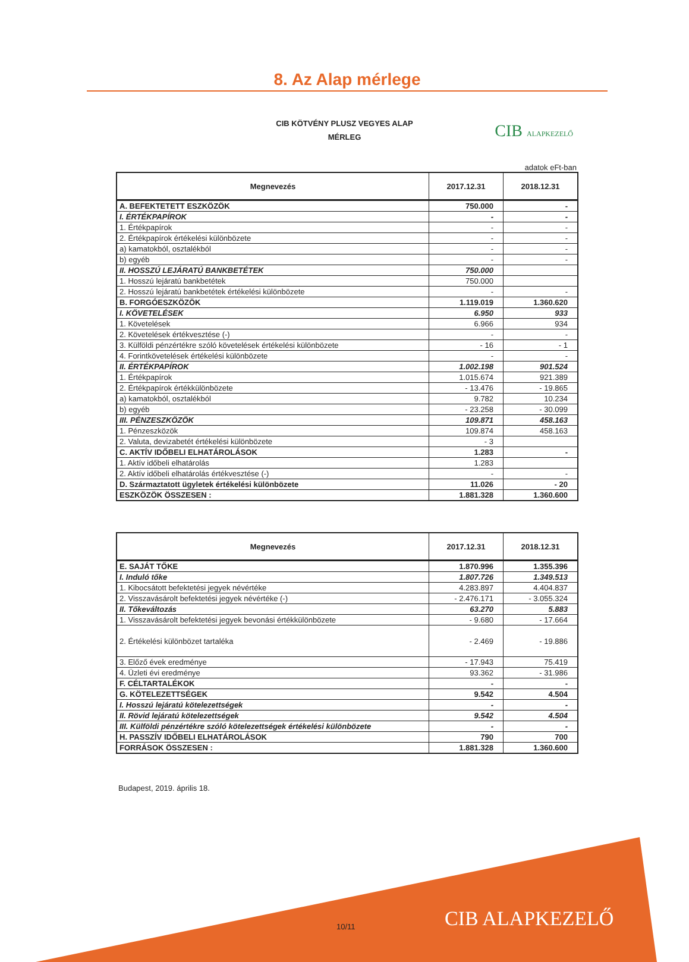8. Az Alap mérlege
CIB KÖTVÉNY PLUSZ VEGYES ALAP
MÉRLEG
CIB ALAPKEZELŐ
adatok eFt-ban
| Megnevezés | 2017.12.31 | 2018.12.31 |
| --- | --- | --- |
| A. BEFEKTETETT ESZKÖZÖK | 750.000 | - |
| I. ÉRTÉKPAPÍROK | - | - |
| 1. Értékpapírok | - | - |
| 2. Értékpapírok értékelési különbözete | - | - |
| a) kamatokból, osztalékból | - | - |
| b) egyéb | - | - |
| II. HOSSZÚ LEJÁRATÚ BANKBETÉTEK | 750.000 | |
| 1. Hosszú lejáratú bankbetétek | 750.000 | |
| 2. Hosszú lejáratú bankbetétek értékelési különbözete | - | - |
| B. FORGÓESZKÖZÖK | 1.119.019 | 1.360.620 |
| I. KÖVETELÉSEK | 6.950 | 933 |
| 1. Követelések | 6.966 | 934 |
| 2. Követelések értékvesztése (-) | - | - |
| 3. Külföldi pénzértékre szóló követelések értékelési különbözete | - 16 | - 1 |
| 4. Forintkövetelések értékelési különbözete | - | - |
| II. ÉRTÉKPAPÍROK | 1.002.198 | 901.524 |
| 1. Értékpapírok | 1.015.674 | 921.389 |
| 2. Értékpapírok értékkülönbözete | - 13.476 | - 19.865 |
| a) kamatokból, osztalékból | 9.782 | 10.234 |
| b) egyéb | - 23.258 | - 30.099 |
| III. PÉNZESZKÖZÖK | 109.871 | 458.163 |
| 1. Pénzeszközök | 109.874 | 458.163 |
| 2. Valuta, devizabetét értékelési különbözete | - 3 | |
| C. AKTÍV IDŐBELI ELHATÁROLÁSOK | 1.283 | - |
| 1. Aktív időbeli elhatárolás | 1.283 | |
| 2. Aktív időbeli elhatárolás értékvesztése (-) | - | - |
| D. Származtatott ügyletek értékelési különbözete | 11.026 | - 20 |
| ESZKÖZÖK ÖSSZESEN : | 1.881.328 | 1.360.600 |
| Megnevezés | 2017.12.31 | 2018.12.31 |
| --- | --- | --- |
| E. SAJÁT TŐKE | 1.870.996 | 1.355.396 |
| I. Induló tőke | 1.807.726 | 1.349.513 |
| 1. Kibocsátott befektetési jegyek névértéke | 4.283.897 | 4.404.837 |
| 2. Visszavásárolt befektetési jegyek névértéke (-) | - 2.476.171 | - 3.055.324 |
| II. Tőkeváltozás | 63.270 | 5.883 |
| 1. Visszavásárolt befektetési jegyek bevonási értékkülönbözete | - 9.680 | - 17.664 |
| 2. Értékelési különbözet tartaléka | - 2.469 | - 19.886 |
| 3. Előző évek eredménye | - 17.943 | 75.419 |
| 4. Üzleti évi eredménye | 93.362 | - 31.986 |
| F. CÉLTARTALÉKOK | - | - |
| G. KÖTELEZETTSÉGEK | 9.542 | 4.504 |
| I. Hosszú lejáratú kötelezettségek | - | - |
| II. Rövid lejáratú kötelezettségek | 9.542 | 4.504 |
| III. Külföldi pénzértékre szóló kötelezettségek értékelési különbözete | - | - |
| H. PASSZÍV IDŐBELI ELHATÁROLÁSOK | 790 | 700 |
| FORRÁSOK ÖSSZESEN : | 1.881.328 | 1.360.600 |
Budapest, 2019. április 18.
10/11 CIB ALAPKEZELŐ